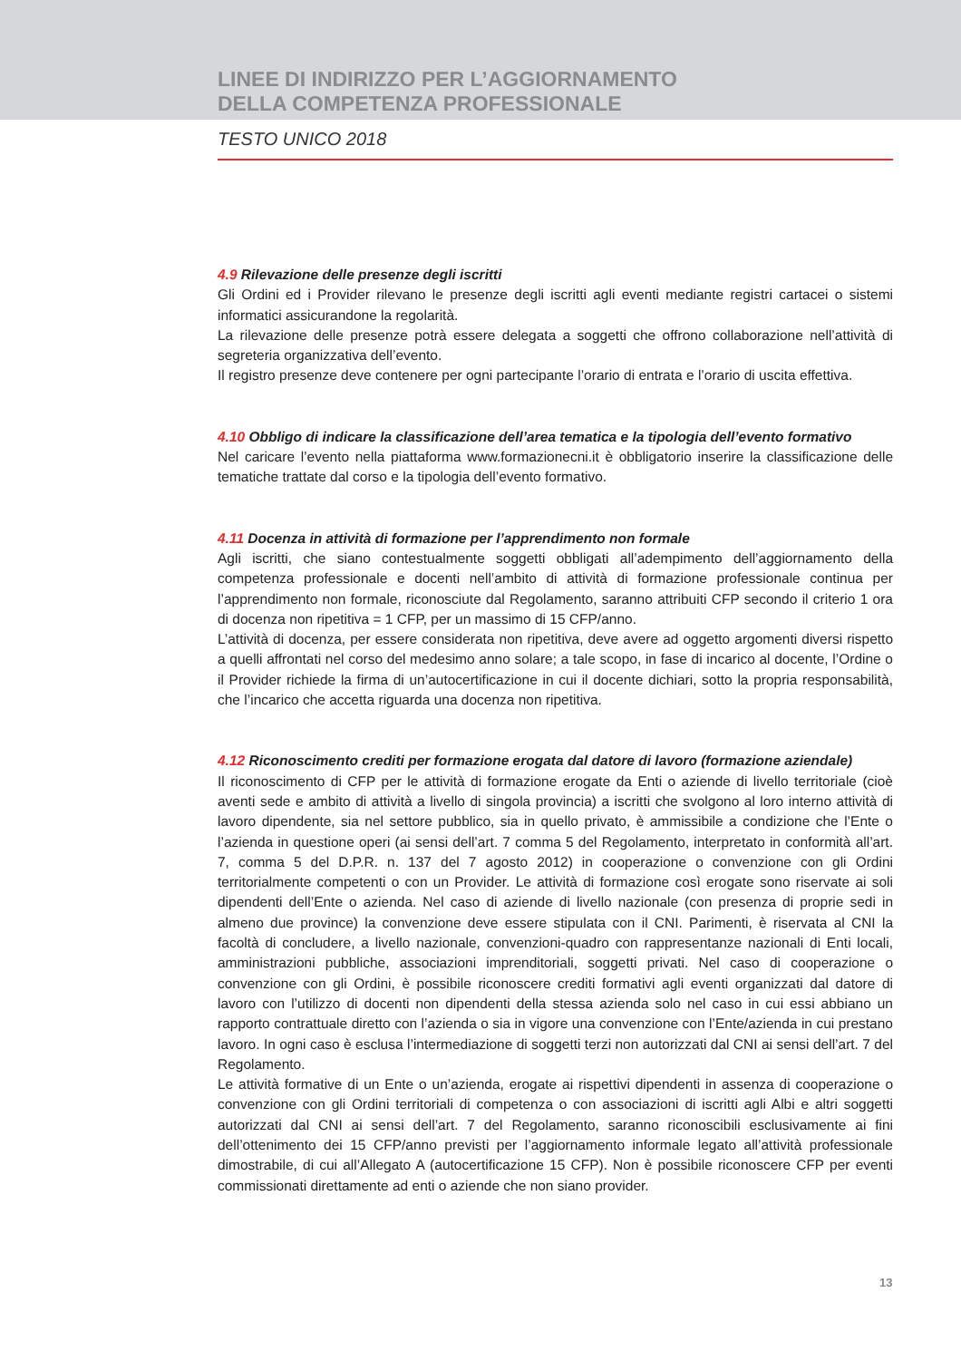LINEE DI INDIRIZZO PER L’AGGIORNAMENTO
DELLA COMPETENZA PROFESSIONALE
TESTO UNICO 2018
4.9 Rilevazione delle presenze degli iscritti
Gli Ordini ed i Provider rilevano le presenze degli iscritti agli eventi mediante registri cartacei o sistemi informatici assicurandone la regolarità.
La rilevazione delle presenze potrà essere delegata a soggetti che offrono collaborazione nell’attività di segreteria organizzativa dell’evento.
Il registro presenze deve contenere per ogni partecipante l’orario di entrata e l’orario di uscita effettiva.
4.10 Obbligo di indicare la classificazione dell’area tematica e la tipologia dell’evento formativo
Nel caricare l’evento nella piattaforma www.formazionecni.it è obbligatorio inserire la classificazione delle tematiche trattate dal corso e la tipologia dell’evento formativo.
4.11 Docenza in attività di formazione per l’apprendimento non formale
Agli iscritti, che siano contestualmente soggetti obbligati all’adempimento dell’aggiornamento della competenza professionale e docenti nell’ambito di attività di formazione professionale continua per l’apprendimento non formale, riconosciute dal Regolamento, saranno attribuiti CFP secondo il criterio 1 ora di docenza non ripetitiva = 1 CFP, per un massimo di 15 CFP/anno.
L’attività di docenza, per essere considerata non ripetitiva, deve avere ad oggetto argomenti diversi rispetto a quelli affrontati nel corso del medesimo anno solare; a tale scopo, in fase di incarico al docente, l’Ordine o il Provider richiede la firma di un’autocertificazione in cui il docente dichiari, sotto la propria responsabilità, che l’incarico che accetta riguarda una docenza non ripetitiva.
4.12 Riconoscimento crediti per formazione erogata dal datore di lavoro (formazione aziendale)
Il riconoscimento di CFP per le attività di formazione erogate da Enti o aziende di livello territoriale (cioè aventi sede e ambito di attività a livello di singola provincia) a iscritti che svolgono al loro interno attività di lavoro dipendente, sia nel settore pubblico, sia in quello privato, è ammissibile a condizione che l’Ente o l’azienda in questione operi (ai sensi dell’art. 7 comma 5 del Regolamento, interpretato in conformità all’art. 7, comma 5 del D.P.R. n. 137 del 7 agosto 2012) in cooperazione o convenzione con gli Ordini territorialmente competenti o con un Provider. Le attività di formazione così erogate sono riservate ai soli dipendenti dell’Ente o azienda. Nel caso di aziende di livello nazionale (con presenza di proprie sedi in almeno due province) la convenzione deve essere stipulata con il CNI. Parimenti, è riservata al CNI la facoltà di concludere, a livello nazionale, convenzioni-quadro con rappresentanze nazionali di Enti locali, amministrazioni pubbliche, associazioni imprenditoriali, soggetti privati. Nel caso di cooperazione o convenzione con gli Ordini, è possibile riconoscere crediti formativi agli eventi organizzati dal datore di lavoro con l’utilizzo di docenti non dipendenti della stessa azienda solo nel caso in cui essi abbiano un rapporto contrattuale diretto con l’azienda o sia in vigore una convenzione con l’Ente/azienda in cui prestano lavoro. In ogni caso è esclusa l’intermediazione di soggetti terzi non autorizzati dal CNI ai sensi dell’art. 7 del Regolamento.
Le attività formative di un Ente o un’azienda, erogate ai rispettivi dipendenti in assenza di cooperazione o convenzione con gli Ordini territoriali di competenza o con associazioni di iscritti agli Albi e altri soggetti autorizzati dal CNI ai sensi dell’art. 7 del Regolamento, saranno riconoscibili esclusivamente ai fini dell’ottenimento dei 15 CFP/anno previsti per l’aggiornamento informale legato all’attività professionale dimostrabile, di cui all’Allegato A (autocertificazione 15 CFP). Non è possibile riconoscere CFP per eventi commissionati direttamente ad enti o aziende che non siano provider.
13